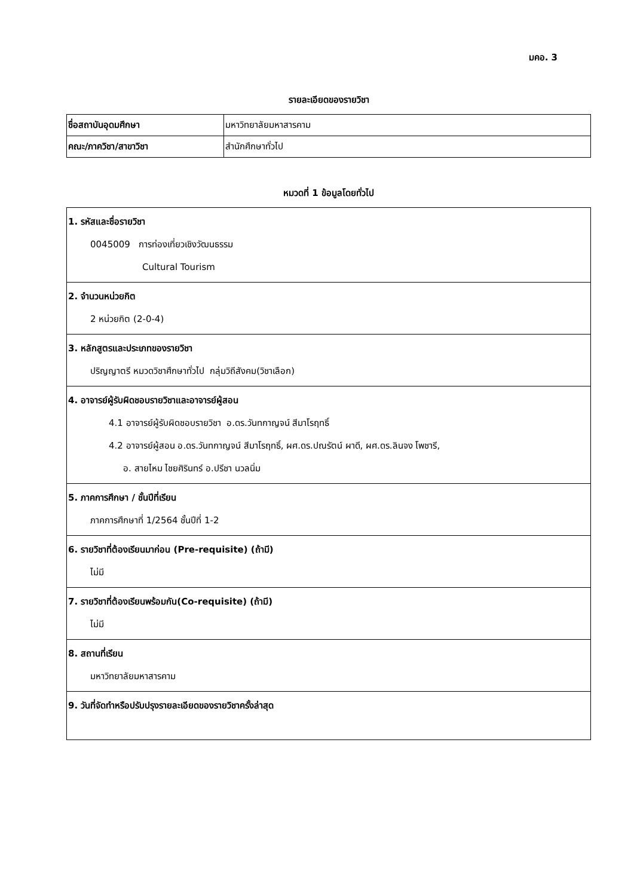มคอ. 3
รายละเอียดของรายวิชา
| ชื่อสถาบันอุดมศึกษา | มหาวิทยาลัยมหาสารคาม |
| คณะ/ภาควิชา/สาขาวิชา | สำนักศึกษาทั่วไป |
หมวดที่ 1 ข้อมูลโดยทั่วไป
| 1. รหัสและชื่อรายวิชา 0045009 การท่องเที่ยวเชิงวัฒนธรรม Cultural Tourism |
| 2. จำนวนหน่วยกิต 2 หน่วยกิต (2-0-4) |
| 3. หลักสูตรและประเภทของรายวิชา ปริญญาตรี หมวดวิชาศึกษาทั่วไป กลุ่มวิถีสังคม(วิชาเลือก) |
| 4. อาจารย์ผู้รับผิดชอบรายวิชาและอาจารย์ผู้สอน 4.1 อาจารย์ผู้รับผิดชอบรายวิชา อ.ดร.วันทกาญจน์ สีมาโรฤทธิ์ 4.2 อาจารย์ผู้สอน อ.ดร.วันทกาญจน์ สีมาโรฤทธิ์, ผศ.ดร.ปณรัตน์ ผาดี, ผศ.ดร.ลินจง โพชารี, อ. สายไหม ไชยศิรินทร์ อ.ปรีชา นวลนิ่ม |
| 5. ภาคการศึกษา / ชั้นปีที่เรียน ภาคการศึกษาที่ 1/2564 ชั้นปีที่ 1-2 |
| 6. รายวิชาที่ต้องเรียนมาก่อน (Pre-requisite) (ถ้ามี) ไม่มี |
| 7. รายวิชาที่ต้องเรียนพร้อมกัน(Co-requisite) (ถ้ามี) ไม่มี |
| 8. สถานที่เรียน มหาวิทยาลัยมหาสารคาม |
| 9. วันที่จัดทำหรือปรับปรุงรายละเอียดของรายวิชาครั้งล่าสุด |